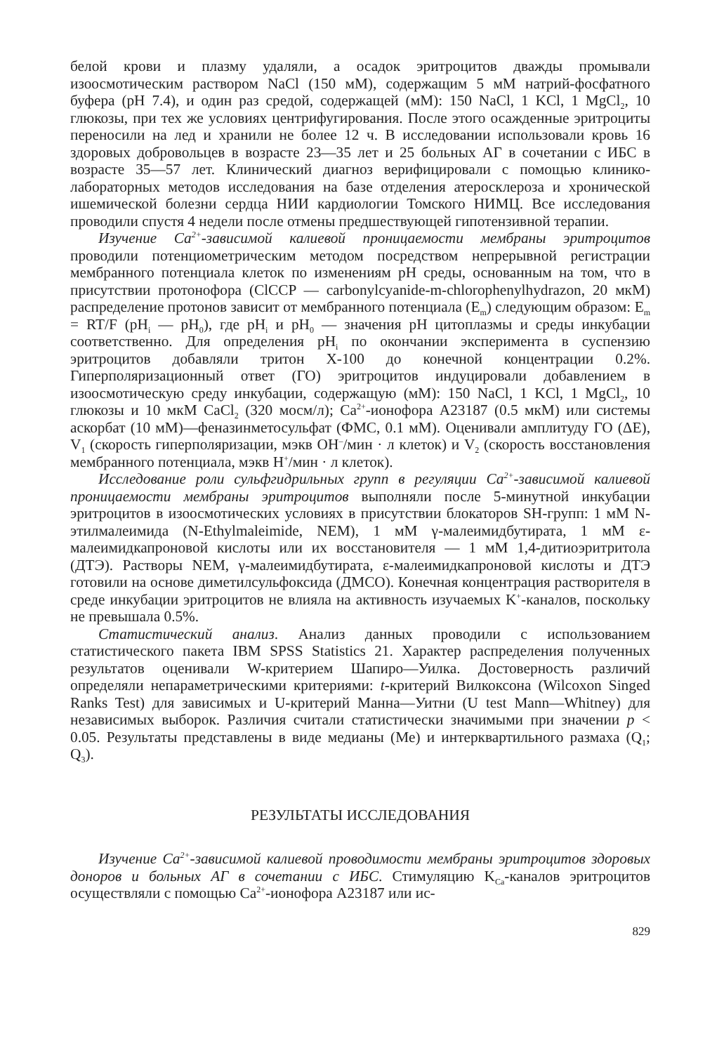белой крови и плазму удаляли, а осадок эритроцитов дважды промывали изоосмотическим раствором NaCl (150 мМ), содержащим 5 мМ натрий-фосфатного буфера (pH 7.4), и один раз средой, содержащей (мМ): 150 NaCl, 1 KCl, 1 MgCl<sub>2</sub>, 10 глюкозы, при тех же условиях центрифугирования. После этого осажденные эритроциты переносили на лед и хранили не более 12 ч. В исследовании использовали кровь 16 здоровых добровольцев в возрасте 23—35 лет и 25 больных АГ в сочетании с ИБС в возрасте 35—57 лет. Клинический диагноз верифицировали с помощью клинико-лабораторных методов исследования на базе отделения атеросклероза и хронической ишемической болезни сердца НИИ кардиологии Томского НИМЦ. Все исследования проводили спустя 4 недели после отмены предшествующей гипотензивной терапии.
Изучение Ca<sup>2+</sup>-зависимой калиевой проницаемости мембраны эритроцитов проводили потенциометрическим методом посредством непрерывной регистрации мембранного потенциала клеток по изменениям pH среды, основанным на том, что в присутствии протонофора (ClCCP — carbonylcyanide-m-chlorophenylhydrazon, 20 мкМ) распределение протонов зависит от мембранного потенциала (E<sub>m</sub>) следующим образом: E<sub>m</sub> = RT/F (pH<sub>i</sub> — pH<sub>0</sub>), где pH<sub>i</sub> и pH<sub>0</sub> — значения pH цитоплазмы и среды инкубации соответственно. Для определения pH<sub>i</sub> по окончании эксперимента в суспензию эритроцитов добавляли тритон X-100 до конечной концентрации 0.2%. Гиперполяризационный ответ (ГО) эритроцитов индуцировали добавлением в изоосмотическую среду инкубации, содержащую (мМ): 150 NaCl, 1 KCl, 1 MgCl<sub>2</sub>, 10 глюкозы и 10 мкМ CaCl<sub>2</sub> (320 мосм/л); Ca<sup>2+</sup>-ионофора A23187 (0.5 мкМ) или системы аскорбат (10 мМ)—феназинметосульфат (ФМС, 0.1 мМ). Оценивали амплитуду ГО (ΔE), V<sub>1</sub> (скорость гиперполяризации, мэкв OH<sup>–</sup>/мин · л клеток) и V<sub>2</sub> (скорость восстановления мембранного потенциала, мэкв H<sup>+</sup>/мин · л клеток).
Исследование роли сульфгидрильных групп в регуляции Ca<sup>2+</sup>-зависимой калиевой проницаемости мембраны эритроцитов выполняли после 5-минутной инкубации эритроцитов в изоосмотических условиях в присутствии блокаторов SH-групп: 1 мМ N-этилмалеимида (N-Ethylmaleimide, NEM), 1 мМ γ-малеимидбутирата, 1 мМ ε-малеимидкапроновой кислоты или их восстановителя — 1 мМ 1,4-дитиоэритритола (ДТЭ). Растворы NEM, γ-малеимидбутирата, ε-малеимидкапроновой кислоты и ДТЭ готовили на основе диметилсульфоксида (ДМСО). Конечная концентрация растворителя в среде инкубации эритроцитов не влияла на активность изучаемых K<sup>+</sup>-каналов, поскольку не превышала 0.5%.
Статистический анализ. Анализ данных проводили с использованием статистического пакета IBM SPSS Statistics 21. Характер распределения полученных результатов оценивали W-критерием Шапиро—Уилка. Достоверность различий определяли непараметрическими критериями: t-критерий Вилкоксона (Wilcoxon Singed Ranks Test) для зависимых и U-критерий Манна—Уитни (U test Mann—Whitney) для независимых выборок. Различия считали статистически значимыми при значении p < 0.05. Результаты представлены в виде медианы (Me) и интерквартильного размаха (Q<sub>1</sub>; Q<sub>3</sub>).
РЕЗУЛЬТАТЫ ИССЛЕДОВАНИЯ
Изучение Ca<sup>2+</sup>-зависимой калиевой проводимости мембраны эритроцитов здоровых доноров и больных АГ в сочетании с ИБС. Стимуляцию K<sub>Ca</sub>-каналов эритроцитов осуществляли с помощью Ca<sup>2+</sup>-ионофора A23187 или ис-
829